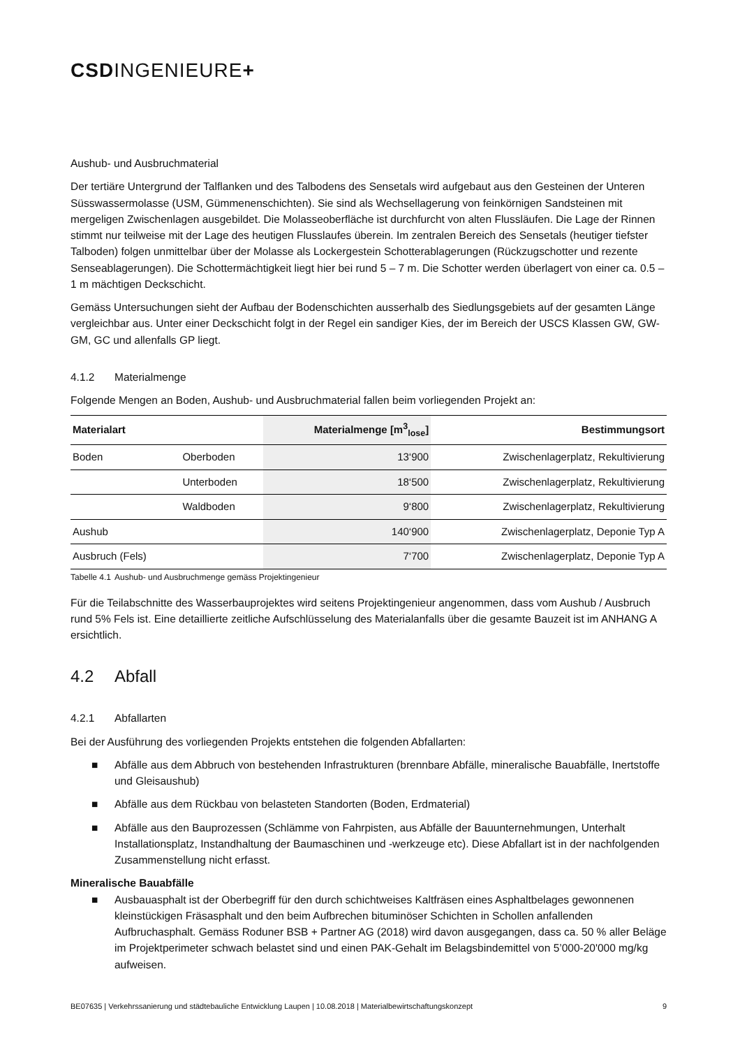CSDINGENIEURE+
Aushub- und Ausbruchmaterial
Der tertiäre Untergrund der Talflanken und des Talbodens des Sensetals wird aufgebaut aus den Gesteinen der Unteren Süsswassermolasse (USM, Gümmenenschichten). Sie sind als Wechsellagerung von feinkörnigen Sandsteinen mit mergeligen Zwischenlagen ausgebildet. Die Molasseoberfläche ist durchfurcht von alten Flussläufen. Die Lage der Rinnen stimmt nur teilweise mit der Lage des heutigen Flusslaufes überein. Im zentralen Bereich des Sensetals (heutiger tiefster Talboden) folgen unmittelbar über der Molasse als Lockergestein Schotterablagerungen (Rückzugschotter und rezente Senseablagerungen). Die Schottermächtigkeit liegt hier bei rund 5 – 7 m. Die Schotter werden überlagert von einer ca. 0.5 – 1 m mächtigen Deckschicht.
Gemäss Untersuchungen sieht der Aufbau der Bodenschichten ausserhalb des Siedlungsgebiets auf der gesamten Länge vergleichbar aus. Unter einer Deckschicht folgt in der Regel ein sandiger Kies, der im Bereich der USCS Klassen GW, GW-GM, GC und allenfalls GP liegt.
4.1.2 Materialmenge
Folgende Mengen an Boden, Aushub- und Ausbruchmaterial fallen beim vorliegenden Projekt an:
| Materialart | | Materialmenge [m<sup>3</sup><sub>lose</sub>] | Bestimmungsort |
| --- | --- | --- | --- |
| Boden | Oberboden | 13‘900 | Zwischenlagerplatz, Rekultivierung |
| | Unterboden | 18‘500 | Zwischenlagerplatz, Rekultivierung |
| | Waldboden | 9‘800 | Zwischenlagerplatz, Rekultivierung |
| Aushub | | 140‘900 | Zwischenlagerplatz, Deponie Typ A |
| Ausbruch (Fels) | | 7‘700 | Zwischenlagerplatz, Deponie Typ A |
Tabelle 4.1 Aushub- und Ausbruchmenge gemäss Projektingenieur
Für die Teilabschnitte des Wasserbauprojektes wird seitens Projektingenieur angenommen, dass vom Aushub / Ausbruch rund 5% Fels ist. Eine detaillierte zeitliche Aufschlüsselung des Materialanfalls über die gesamte Bauzeit ist im ANHANG A ersichtlich.
4.2 Abfall
4.2.1 Abfallarten
Bei der Ausführung des vorliegenden Projekts entstehen die folgenden Abfallarten:
■ Abfälle aus dem Abbruch von bestehenden Infrastrukturen (brennbare Abfälle, mineralische Bauabfälle, Inertstoffe und Gleisaushub)
■ Abfälle aus dem Rückbau von belasteten Standorten (Boden, Erdmaterial)
■ Abfälle aus den Bauprozessen (Schlämme von Fahrpisten, aus Abfälle der Bauunternehmungen, Unterhalt Installationsplatz, Instandhaltung der Baumaschinen und -werkzeuge etc). Diese Abfallart ist in der nachfolgenden Zusammenstellung nicht erfasst.
Mineralische Bauabfälle
■ Ausbauasphalt ist der Oberbegriff für den durch schichtweises Kaltfräsen eines Asphaltbelages gewonnenen kleinstückigen Fräsasphalt und den beim Aufbrechen bituminöser Schichten in Schollen anfallenden Aufbruchasphalt. Gemäss Roduner BSB + Partner AG (2018) wird davon ausgegangen, dass ca. 50 % aller Beläge im Projektperimeter schwach belastet sind und einen PAK-Gehalt im Belagsbindemittel von 5’000-20'000 mg/kg aufweisen.
BE07635 | Verkehrssanierung und städtebauliche Entwicklung Laupen | 10.08.2018 | Materialbewirtschaftungskonzept 9